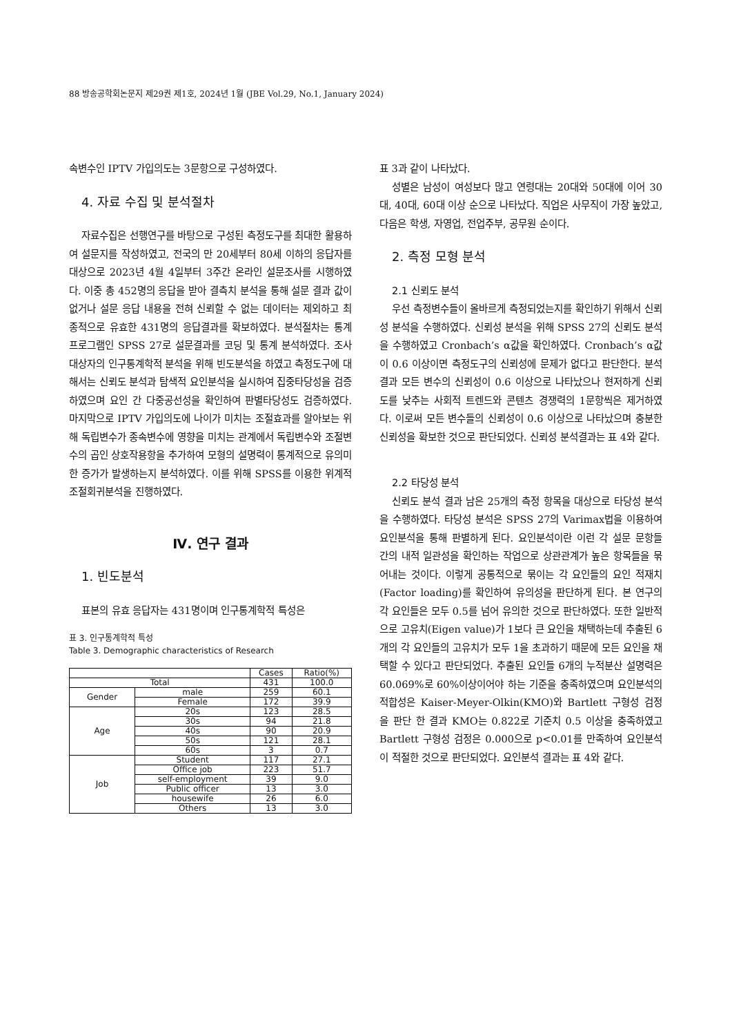88 방송공학회논문지 제29권 제1호, 2024년 1월 (JBE Vol.29, No.1, January 2024)
속변수인 IPTV 가입의도는 3문항으로 구성하였다.
4. 자료 수집 및 분석절차
자료수집은 선행연구를 바탕으로 구성된 측정도구를 최대한 활용하여 설문지를 작성하였고, 전국의 만 20세부터 80세 이하의 응답자를 대상으로 2023년 4월 4일부터 3주간 온라인 설문조사를 시행하였다. 이중 총 452명의 응답을 받아 결측치 분석을 통해 설문 결과 값이 없거나 설문 응답 내용을 전혀 신뢰할 수 없는 데이터는 제외하고 최종적으로 유효한 431명의 응답결과를 확보하였다. 분석절차는 통계프로그램인 SPSS 27로 설문결과를 코딩 및 통계 분석하였다. 조사대상자의 인구통계학적 분석을 위해 빈도분석을 하였고 측정도구에 대해서는 신뢰도 분석과 탐색적 요인분석을 실시하여 집중타당성을 검증하였으며 요인 간 다중공선성을 확인하여 판별타당성도 검증하였다. 마지막으로 IPTV 가입의도에 나이가 미치는 조절효과를 알아보는 위해 독립변수가 종속변수에 영향을 미치는 관계에서 독립변수와 조절변수의 곱인 상호작용항을 추가하여 모형의 설명력이 통계적으로 유의미한 증가가 발생하는지 분석하였다. 이를 위해 SPSS를 이용한 위계적 조절회귀분석을 진행하였다.
Ⅳ. 연구 결과
1. 빈도분석
표본의 유효 응답자는 431명이며 인구통계학적 특성은
표 3. 인구통계학적 특성
Table 3. Demographic characteristics of Research
| | | Cases | Ratio(%) |
| --- | --- | --- | --- |
| Total | | 431 | 100.0 |
| Gender | male | 259 | 60.1 |
| | Female | 172 | 39.9 |
| Age | 20s | 123 | 28.5 |
| | 30s | 94 | 21.8 |
| | 40s | 90 | 20.9 |
| | 50s | 121 | 28.1 |
| | 60s | 3 | 0.7 |
| Job | Student | 117 | 27.1 |
| | Office job | 223 | 51.7 |
| | self-employment | 39 | 9.0 |
| | Public officer | 13 | 3.0 |
| | housewife | 26 | 6.0 |
| | Others | 13 | 3.0 |
표 3과 같이 나타났다.
성별은 남성이 여성보다 많고 연령대는 20대와 50대에 이어 30대, 40대, 60대 이상 순으로 나타났다. 직업은 사무직이 가장 높았고, 다음은 학생, 자영업, 전업주부, 공무원 순이다.
2. 측정 모형 분석
2.1 신뢰도 분석
우선 측정변수들이 올바르게 측정되었는지를 확인하기 위해서 신뢰성 분석을 수행하였다. 신뢰성 분석을 위해 SPSS 27의 신뢰도 분석을 수행하였고 Cronbach’s α값을 확인하였다. Cronbach’s α값이 0.6 이상이면 측정도구의 신뢰성에 문제가 없다고 판단한다. 분석결과 모든 변수의 신뢰성이 0.6 이상으로 나타났으나 현저하게 신뢰도를 낮추는 사회적 트렌드와 콘텐츠 경쟁력의 1문항씩은 제거하였다. 이로써 모든 변수들의 신뢰성이 0.6 이상으로 나타났으며 충분한 신뢰성을 확보한 것으로 판단되었다. 신뢰성 분석결과는 표 4와 같다.
2.2 타당성 분석
신뢰도 분석 결과 남은 25개의 측정 항목을 대상으로 타당성 분석을 수행하였다. 타당성 분석은 SPSS 27의 Varimax법을 이용하여 요인분석을 통해 판별하게 된다. 요인분석이란 이런 각 설문 문항들 간의 내적 일관성을 확인하는 작업으로 상관관계가 높은 항목들을 묶어내는 것이다. 이렇게 공통적으로 묶이는 각 요인들의 요인 적재치(Factor loading)를 확인하여 유의성을 판단하게 된다. 본 연구의 각 요인들은 모두 0.5를 넘어 유의한 것으로 판단하였다. 또한 일반적으로 고유치(Eigen value)가 1보다 큰 요인을 채택하는데 추출된 6개의 각 요인들의 고유치가 모두 1을 초과하기 때문에 모든 요인을 채택할 수 있다고 판단되었다. 추출된 요인들 6개의 누적분산 설명력은 60.069%로 60%이상이어야 하는 기준을 충족하였으며 요인분석의 적합성은 Kaiser-Meyer-Olkin(KMO)와 Bartlett 구형성 검정을 판단 한 결과 KMO는 0.822로 기준치 0.5 이상을 충족하였고 Bartlett 구형성 검정은 0.000으로 p<0.01를 만족하여 요인분석이 적절한 것으로 판단되었다. 요인분석 결과는 표 4와 같다.